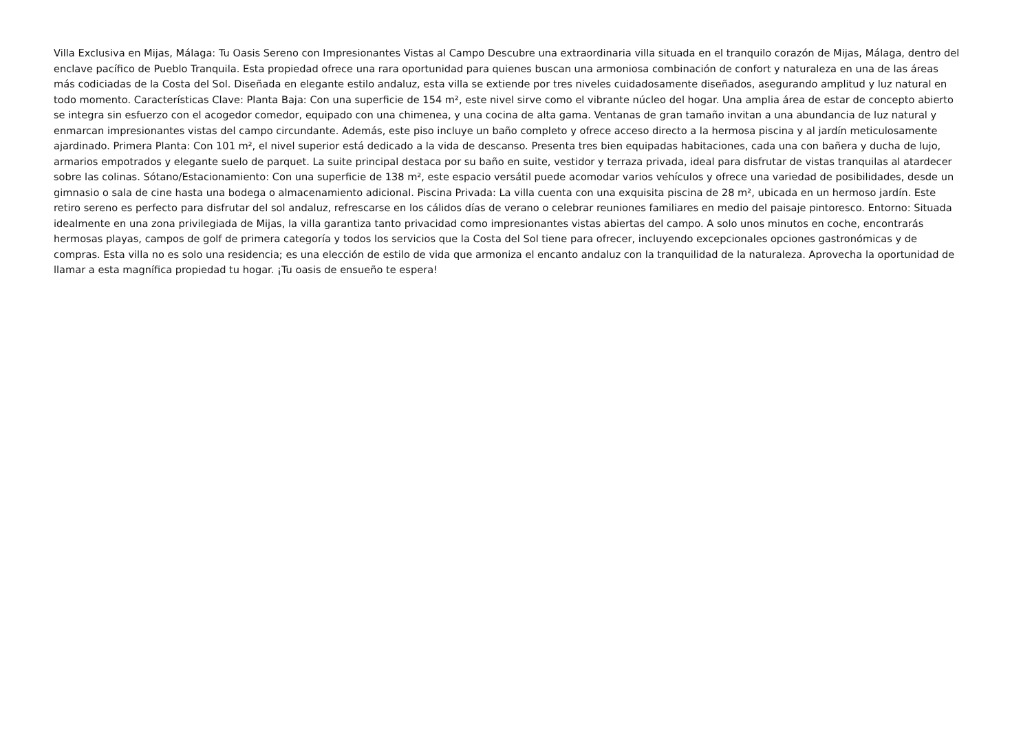Villa Exclusiva en Mijas, Málaga: Tu Oasis Sereno con Impresionantes Vistas al Campo Descubre una extraordinaria villa situada en el tranquilo corazón de Mijas, Málaga, dentro del enclave pacífico de Pueblo Tranquila. Esta propiedad ofrece una rara oportunidad para quienes buscan una armoniosa combinación de confort y naturaleza en una de las áreas más codiciadas de la Costa del Sol. Diseñada en elegante estilo andaluz, esta villa se extiende por tres niveles cuidadosamente diseñados, asegurando amplitud y luz natural en todo momento. Características Clave: Planta Baja: Con una superficie de 154 m², este nivel sirve como el vibrante núcleo del hogar. Una amplia área de estar de concepto abierto se integra sin esfuerzo con el acogedor comedor, equipado con una chimenea, y una cocina de alta gama. Ventanas de gran tamaño invitan a una abundancia de luz natural y enmarcan impresionantes vistas del campo circundante. Además, este piso incluye un baño completo y ofrece acceso directo a la hermosa piscina y al jardín meticulosamente ajardinado. Primera Planta: Con 101 m², el nivel superior está dedicado a la vida de descanso. Presenta tres bien equipadas habitaciones, cada una con bañera y ducha de lujo, armarios empotrados y elegante suelo de parquet. La suite principal destaca por su baño en suite, vestidor y terraza privada, ideal para disfrutar de vistas tranquilas al atardecer sobre las colinas. Sótano/Estacionamiento: Con una superficie de 138 m², este espacio versátil puede acomodar varios vehículos y ofrece una variedad de posibilidades, desde un gimnasio o sala de cine hasta una bodega o almacenamiento adicional. Piscina Privada: La villa cuenta con una exquisita piscina de 28 m², ubicada en un hermoso jardín. Este retiro sereno es perfecto para disfrutar del sol andaluz, refrescarse en los cálidos días de verano o celebrar reuniones familiares en medio del paisaje pintoresco. Entorno: Situada idealmente en una zona privilegiada de Mijas, la villa garantiza tanto privacidad como impresionantes vistas abiertas del campo. A solo unos minutos en coche, encontrarás hermosas playas, campos de golf de primera categoría y todos los servicios que la Costa del Sol tiene para ofrecer, incluyendo excepcionales opciones gastronómicas y de compras. Esta villa no es solo una residencia; es una elección de estilo de vida que armoniza el encanto andaluz con la tranquilidad de la naturaleza. Aprovecha la oportunidad de llamar a esta magnífica propiedad tu hogar. ¡Tu oasis de ensueño te espera!